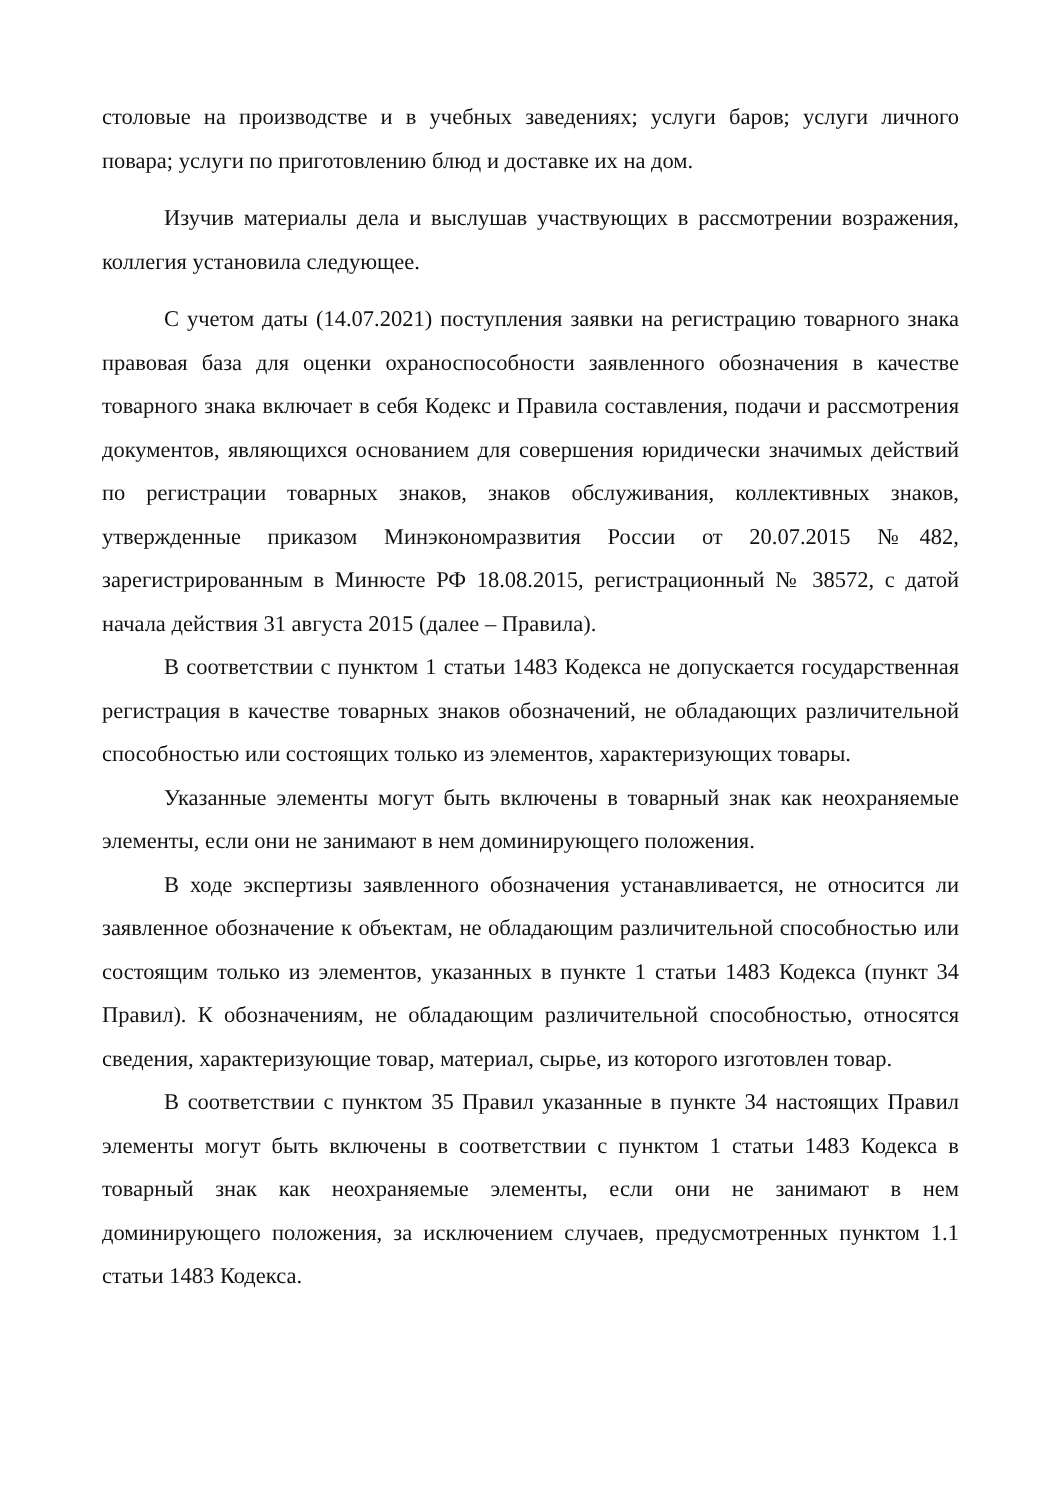столовые на производстве и в учебных заведениях; услуги баров; услуги личного повара; услуги по приготовлению блюд и доставке их на дом.
Изучив материалы дела и выслушав участвующих в рассмотрении возражения, коллегия установила следующее.
С учетом даты (14.07.2021) поступления заявки на регистрацию товарного знака правовая база для оценки охраноспособности заявленного обозначения в качестве товарного знака включает в себя Кодекс и Правила составления, подачи и рассмотрения документов, являющихся основанием для совершения юридически значимых действий по регистрации товарных знаков, знаков обслуживания, коллективных знаков, утвержденные приказом Минэкономразвития России от 20.07.2015 №482, зарегистрированным в Минюсте РФ 18.08.2015, регистрационный № 38572, с датой начала действия 31 августа 2015 (далее – Правила).
В соответствии с пунктом 1 статьи 1483 Кодекса не допускается государственная регистрация в качестве товарных знаков обозначений, не обладающих различительной способностью или состоящих только из элементов, характеризующих товары.
Указанные элементы могут быть включены в товарный знак как неохраняемые элементы, если они не занимают в нем доминирующего положения.
В ходе экспертизы заявленного обозначения устанавливается, не относится ли заявленное обозначение к объектам, не обладающим различительной способностью или состоящим только из элементов, указанных в пункте 1 статьи 1483 Кодекса (пункт 34 Правил). К обозначениям, не обладающим различительной способностью, относятся сведения, характеризующие товар, материал, сырье, из которого изготовлен товар.
В соответствии с пунктом 35 Правил указанные в пункте 34 настоящих Правил элементы могут быть включены в соответствии с пунктом 1 статьи 1483 Кодекса в товарный знак как неохраняемые элементы, если они не занимают в нем доминирующего положения, за исключением случаев, предусмотренных пунктом 1.1 статьи 1483 Кодекса.